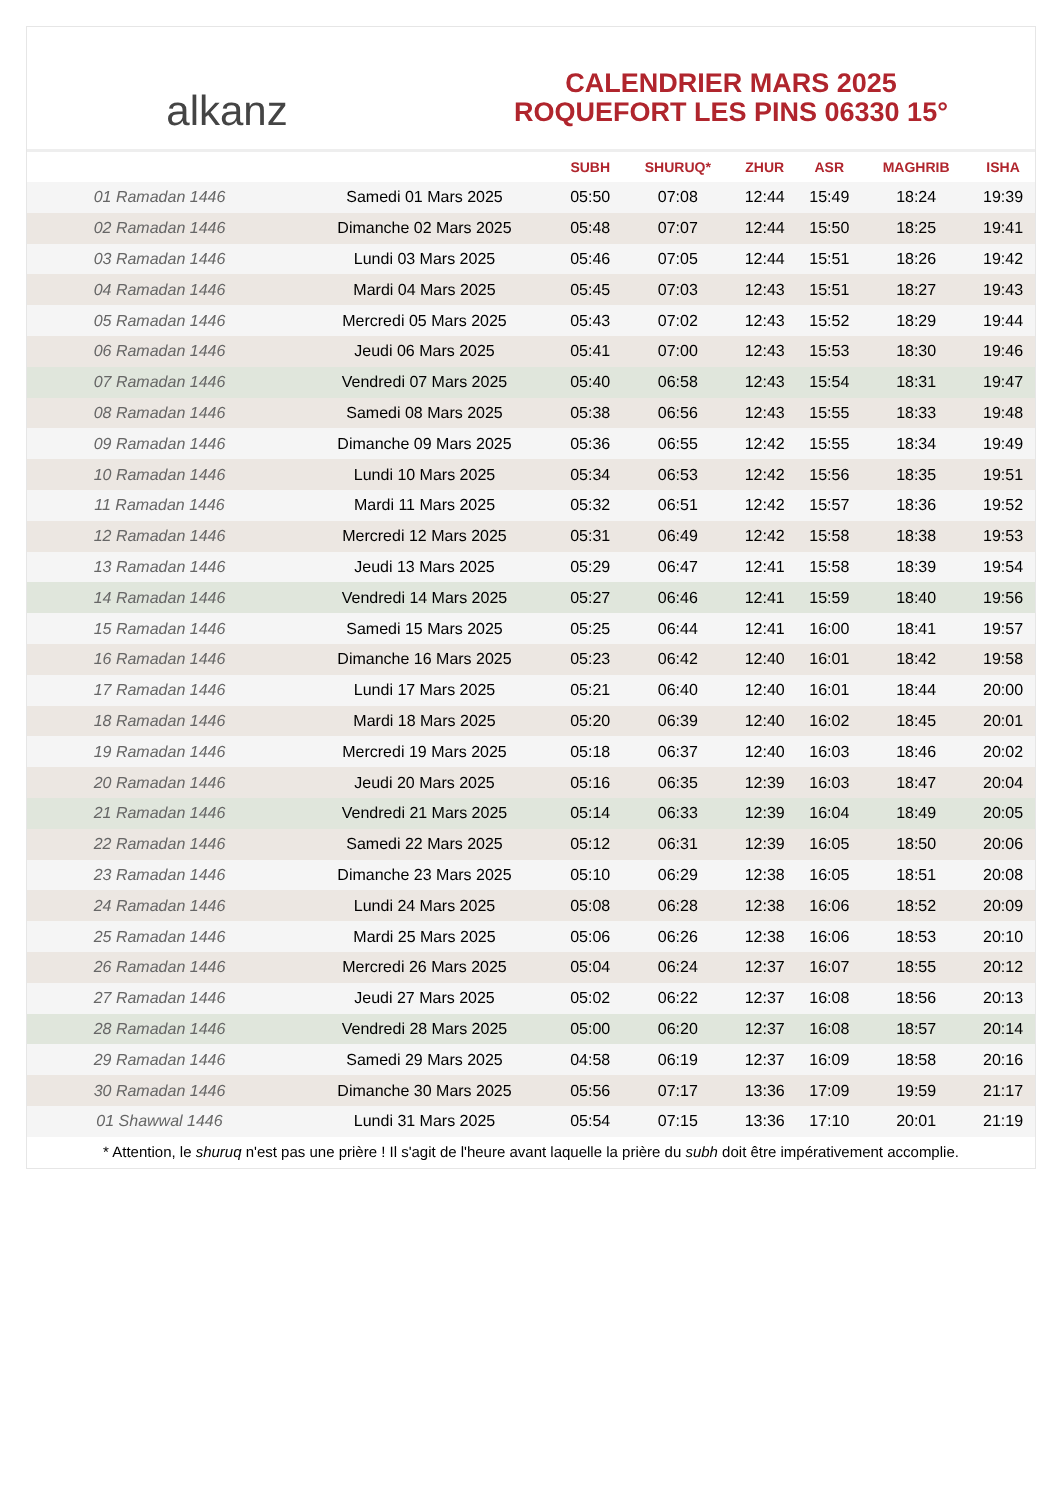alkanz
CALENDRIER MARS 2025
ROQUEFORT LES PINS 06330 15°
| | | SUBH | SHURUQ* | ZHUR | ASR | MAGHRIB | ISHA |
| --- | --- | --- | --- | --- | --- | --- | --- |
| 01 Ramadan 1446 | Samedi 01 Mars 2025 | 05:50 | 07:08 | 12:44 | 15:49 | 18:24 | 19:39 |
| 02 Ramadan 1446 | Dimanche 02 Mars 2025 | 05:48 | 07:07 | 12:44 | 15:50 | 18:25 | 19:41 |
| 03 Ramadan 1446 | Lundi 03 Mars 2025 | 05:46 | 07:05 | 12:44 | 15:51 | 18:26 | 19:42 |
| 04 Ramadan 1446 | Mardi 04 Mars 2025 | 05:45 | 07:03 | 12:43 | 15:51 | 18:27 | 19:43 |
| 05 Ramadan 1446 | Mercredi 05 Mars 2025 | 05:43 | 07:02 | 12:43 | 15:52 | 18:29 | 19:44 |
| 06 Ramadan 1446 | Jeudi 06 Mars 2025 | 05:41 | 07:00 | 12:43 | 15:53 | 18:30 | 19:46 |
| 07 Ramadan 1446 | Vendredi 07 Mars 2025 | 05:40 | 06:58 | 12:43 | 15:54 | 18:31 | 19:47 |
| 08 Ramadan 1446 | Samedi 08 Mars 2025 | 05:38 | 06:56 | 12:43 | 15:55 | 18:33 | 19:48 |
| 09 Ramadan 1446 | Dimanche 09 Mars 2025 | 05:36 | 06:55 | 12:42 | 15:55 | 18:34 | 19:49 |
| 10 Ramadan 1446 | Lundi 10 Mars 2025 | 05:34 | 06:53 | 12:42 | 15:56 | 18:35 | 19:51 |
| 11 Ramadan 1446 | Mardi 11 Mars 2025 | 05:32 | 06:51 | 12:42 | 15:57 | 18:36 | 19:52 |
| 12 Ramadan 1446 | Mercredi 12 Mars 2025 | 05:31 | 06:49 | 12:42 | 15:58 | 18:38 | 19:53 |
| 13 Ramadan 1446 | Jeudi 13 Mars 2025 | 05:29 | 06:47 | 12:41 | 15:58 | 18:39 | 19:54 |
| 14 Ramadan 1446 | Vendredi 14 Mars 2025 | 05:27 | 06:46 | 12:41 | 15:59 | 18:40 | 19:56 |
| 15 Ramadan 1446 | Samedi 15 Mars 2025 | 05:25 | 06:44 | 12:41 | 16:00 | 18:41 | 19:57 |
| 16 Ramadan 1446 | Dimanche 16 Mars 2025 | 05:23 | 06:42 | 12:40 | 16:01 | 18:42 | 19:58 |
| 17 Ramadan 1446 | Lundi 17 Mars 2025 | 05:21 | 06:40 | 12:40 | 16:01 | 18:44 | 20:00 |
| 18 Ramadan 1446 | Mardi 18 Mars 2025 | 05:20 | 06:39 | 12:40 | 16:02 | 18:45 | 20:01 |
| 19 Ramadan 1446 | Mercredi 19 Mars 2025 | 05:18 | 06:37 | 12:40 | 16:03 | 18:46 | 20:02 |
| 20 Ramadan 1446 | Jeudi 20 Mars 2025 | 05:16 | 06:35 | 12:39 | 16:03 | 18:47 | 20:04 |
| 21 Ramadan 1446 | Vendredi 21 Mars 2025 | 05:14 | 06:33 | 12:39 | 16:04 | 18:49 | 20:05 |
| 22 Ramadan 1446 | Samedi 22 Mars 2025 | 05:12 | 06:31 | 12:39 | 16:05 | 18:50 | 20:06 |
| 23 Ramadan 1446 | Dimanche 23 Mars 2025 | 05:10 | 06:29 | 12:38 | 16:05 | 18:51 | 20:08 |
| 24 Ramadan 1446 | Lundi 24 Mars 2025 | 05:08 | 06:28 | 12:38 | 16:06 | 18:52 | 20:09 |
| 25 Ramadan 1446 | Mardi 25 Mars 2025 | 05:06 | 06:26 | 12:38 | 16:06 | 18:53 | 20:10 |
| 26 Ramadan 1446 | Mercredi 26 Mars 2025 | 05:04 | 06:24 | 12:37 | 16:07 | 18:55 | 20:12 |
| 27 Ramadan 1446 | Jeudi 27 Mars 2025 | 05:02 | 06:22 | 12:37 | 16:08 | 18:56 | 20:13 |
| 28 Ramadan 1446 | Vendredi 28 Mars 2025 | 05:00 | 06:20 | 12:37 | 16:08 | 18:57 | 20:14 |
| 29 Ramadan 1446 | Samedi 29 Mars 2025 | 04:58 | 06:19 | 12:37 | 16:09 | 18:58 | 20:16 |
| 30 Ramadan 1446 | Dimanche 30 Mars 2025 | 05:56 | 07:17 | 13:36 | 17:09 | 19:59 | 21:17 |
| 01 Shawwal 1446 | Lundi 31 Mars 2025 | 05:54 | 07:15 | 13:36 | 17:10 | 20:01 | 21:19 |
* Attention, le shuruq n'est pas une prière ! Il s'agit de l'heure avant laquelle la prière du subh doit être impérativement accomplie.